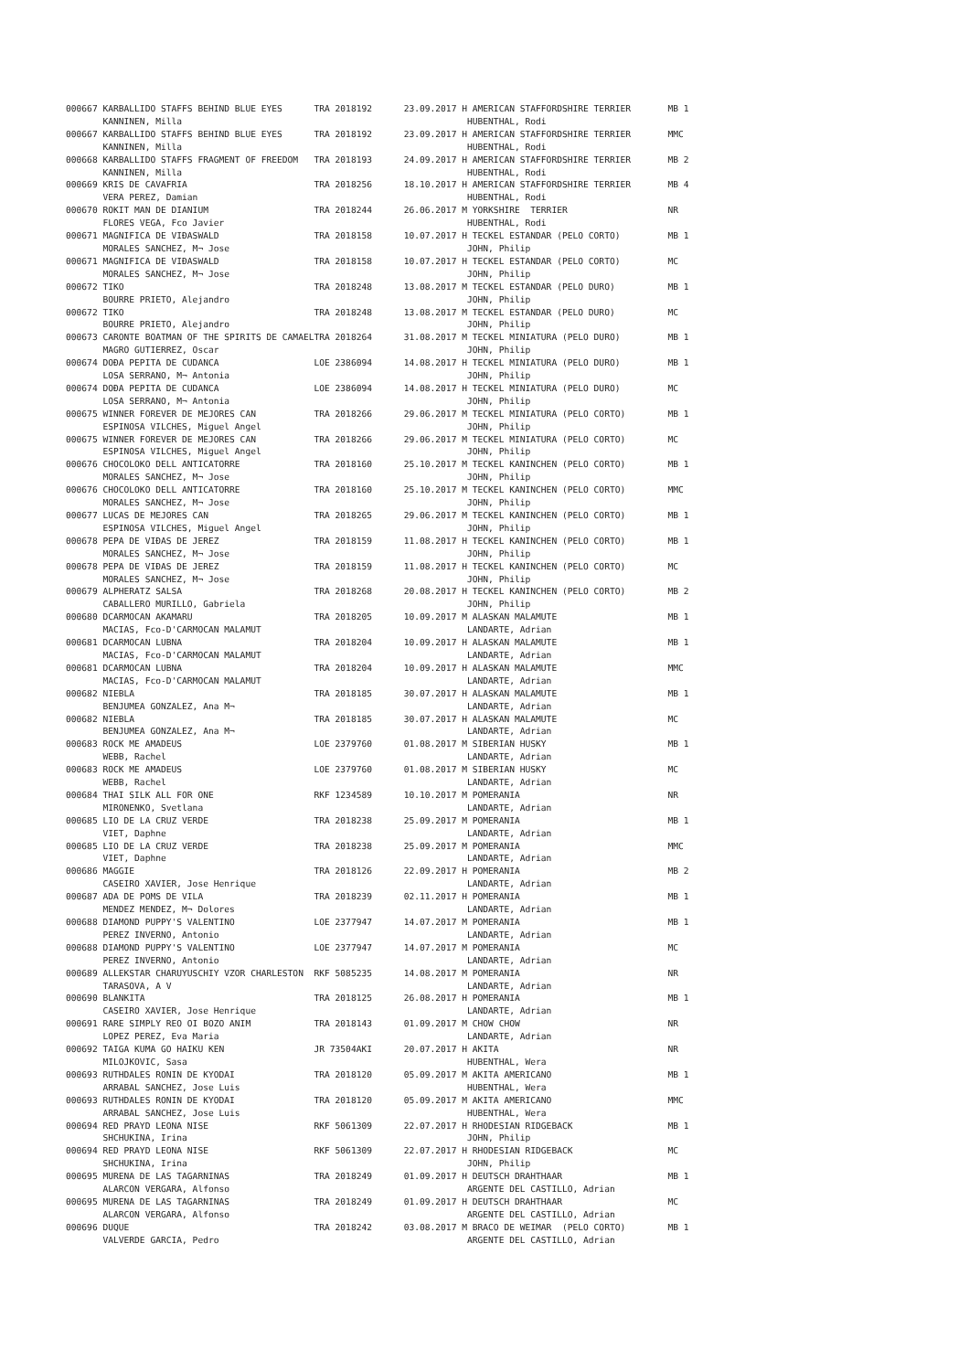| 000667 KARBALLIDO STAFFS BEHIND BLUE EYES TRA 2018192 23.09.2017 H AMERICAN STAFFORDSHIRE TERRIER MB 1 |
| KANNINEN, Milla HUBENTHAL, Rodi |
| 000667 KARBALLIDO STAFFS BEHIND BLUE EYES TRA 2018192 23.09.2017 H AMERICAN STAFFORDSHIRE TERRIER MMC |
| KANNINEN, Milla HUBENTHAL, Rodi |
| 000668 KARBALLIDO STAFFS FRAGMENT OF FREEDOM TRA 2018193 24.09.2017 H AMERICAN STAFFORDSHIRE TERRIER MB 2 |
| KANNINEN, Milla HUBENTHAL, Rodi |
| 000669 KRIS DE CAVAFRIA TRA 2018256 18.10.2017 H AMERICAN STAFFORDSHIRE TERRIER MB 4 |
| VERA PEREZ, Damian HUBENTHAL, Rodi |
| 000670 ROKIT MAN DE DIANIUM TRA 2018244 26.06.2017 M YORKSHIRE TERRIER NR |
| FLORES VEGA, Fco Javier HUBENTHAL, Rodi |
| 000671 MAGNIFICA DE VIĐASWALD TRA 2018158 10.07.2017 H TECKEL ESTANDAR (PELO CORTO) MB 1 |
| MORALES SANCHEZ, M¬ Jose JOHN, Philip |
| 000671 MAGNIFICA DE VIĐASWALD TRA 2018158 10.07.2017 H TECKEL ESTANDAR (PELO CORTO) MC |
| MORALES SANCHEZ, M¬ Jose JOHN, Philip |
| 000672 TIKO TRA 2018248 13.08.2017 M TECKEL ESTANDAR (PELO DURO) MB 1 |
| BOURRE PRIETO, Alejandro JOHN, Philip |
| 000672 TIKO TRA 2018248 13.08.2017 M TECKEL ESTANDAR (PELO DURO) MC |
| BOURRE PRIETO, Alejandro JOHN, Philip |
| 000673 CARONTE BOATMAN OF THE SPIRITS DE CAMAELTRA 2018264 31.08.2017 M TECKEL MINIATURA (PELO DURO) MB 1 |
| MAGRO GUTIERREZ, Oscar JOHN, Philip |
| 000674 DOĐA PEPITA DE CUDANCA LOE 2386094 14.08.2017 H TECKEL MINIATURA (PELO DURO) MB 1 |
| LOSA SERRANO, M¬ Antonia JOHN, Philip |
| 000674 DOĐA PEPITA DE CUDANCA LOE 2386094 14.08.2017 H TECKEL MINIATURA (PELO DURO) MC |
| LOSA SERRANO, M¬ Antonia JOHN, Philip |
| 000675 WINNER FOREVER DE MEJORES CAN TRA 2018266 29.06.2017 M TECKEL MINIATURA (PELO CORTO) MB 1 |
| ESPINOSA VILCHES, Miguel Angel JOHN, Philip |
| 000675 WINNER FOREVER DE MEJORES CAN TRA 2018266 29.06.2017 M TECKEL MINIATURA (PELO CORTO) MC |
| ESPINOSA VILCHES, Miguel Angel JOHN, Philip |
| 000676 CHOCOLOKO DELL ANTICATORRE TRA 2018160 25.10.2017 M TECKEL KANINCHEN (PELO CORTO) MB 1 |
| MORALES SANCHEZ, M¬ Jose JOHN, Philip |
| 000676 CHOCOLOKO DELL ANTICATORRE TRA 2018160 25.10.2017 M TECKEL KANINCHEN (PELO CORTO) MMC |
| MORALES SANCHEZ, M¬ Jose JOHN, Philip |
| 000677 LUCAS DE MEJORES CAN TRA 2018265 29.06.2017 M TECKEL KANINCHEN (PELO CORTO) MB 1 |
| ESPINOSA VILCHES, Miguel Angel JOHN, Philip |
| 000678 PEPA DE VIĐAS DE JEREZ TRA 2018159 11.08.2017 H TECKEL KANINCHEN (PELO CORTO) MB 1 |
| MORALES SANCHEZ, M¬ Jose JOHN, Philip |
| 000678 PEPA DE VIĐAS DE JEREZ TRA 2018159 11.08.2017 H TECKEL KANINCHEN (PELO CORTO) MC |
| MORALES SANCHEZ, M¬ Jose JOHN, Philip |
| 000679 ALPHERATZ SALSA TRA 2018268 20.08.2017 H TECKEL KANINCHEN (PELO CORTO) MB 2 |
| CABALLERO MURILLO, Gabriela JOHN, Philip |
| 000680 DCARMOCAN AKAMARU TRA 2018205 10.09.2017 M ALASKAN MALAMUTE MB 1 |
| MACIAS, Fco-D'CARMOCAN MALAMUT LANDARTE, Adrian |
| 000681 DCARMOCAN LUBNA TRA 2018204 10.09.2017 H ALASKAN MALAMUTE MB 1 |
| MACIAS, Fco-D'CARMOCAN MALAMUT LANDARTE, Adrian |
| 000681 DCARMOCAN LUBNA TRA 2018204 10.09.2017 H ALASKAN MALAMUTE MMC |
| MACIAS, Fco-D'CARMOCAN MALAMUT LANDARTE, Adrian |
| 000682 NIEBLA TRA 2018185 30.07.2017 H ALASKAN MALAMUTE MB 1 |
| BENJUMEA GONZALEZ, Ana M¬ LANDARTE, Adrian |
| 000682 NIEBLA TRA 2018185 30.07.2017 H ALASKAN MALAMUTE MC |
| BENJUMEA GONZALEZ, Ana M¬ LANDARTE, Adrian |
| 000683 ROCK ME AMADEUS LOE 2379760 01.08.2017 M SIBERIAN HUSKY MB 1 |
| WEBB, Rachel LANDARTE, Adrian |
| 000683 ROCK ME AMADEUS LOE 2379760 01.08.2017 M SIBERIAN HUSKY MC |
| WEBB, Rachel LANDARTE, Adrian |
| 000684 THAI SILK ALL FOR ONE RKF 1234589 10.10.2017 M POMERANIA NR |
| MIRONENKO, Svetlana LANDARTE, Adrian |
| 000685 LIO DE LA CRUZ VERDE TRA 2018238 25.09.2017 M POMERANIA MB 1 |
| VIET, Daphne LANDARTE, Adrian |
| 000685 LIO DE LA CRUZ VERDE TRA 2018238 25.09.2017 M POMERANIA MMC |
| VIET, Daphne LANDARTE, Adrian |
| 000686 MAGGIE TRA 2018126 22.09.2017 H POMERANIA MB 2 |
| CASEIRO XAVIER, Jose Henrique LANDARTE, Adrian |
| 000687 ADA DE POMS DE VILA TRA 2018239 02.11.2017 H POMERANIA MB 1 |
| MENDEZ MENDEZ, M¬ Dolores LANDARTE, Adrian |
| 000688 DIAMOND PUPPY'S VALENTINO LOE 2377947 14.07.2017 M POMERANIA MB 1 |
| PEREZ INVERNO, Antonio LANDARTE, Adrian |
| 000688 DIAMOND PUPPY'S VALENTINO LOE 2377947 14.07.2017 M POMERANIA MC |
| PEREZ INVERNO, Antonio LANDARTE, Adrian |
| 000689 ALLEKSTAR CHARUYUSCHIY VZOR CHARLESTON RKF 5085235 14.08.2017 M POMERANIA NR |
| TARASOVA, A V LANDARTE, Adrian |
| 000690 BLANKITA TRA 2018125 26.08.2017 H POMERANIA MB 1 |
| CASEIRO XAVIER, Jose Henrique LANDARTE, Adrian |
| 000691 RARE SIMPLY REO OI BOZO ANIM TRA 2018143 01.09.2017 M CHOW CHOW NR |
| LOPEZ PEREZ, Eva Maria LANDARTE, Adrian |
| 000692 TAIGA KUMA GO HAIKU KEN JR 73504AKI 20.07.2017 H AKITA NR |
| MILOJKOVIC, Sasa HUBENTHAL, Wera |
| 000693 RUTHDALES RONIN DE KYODAI TRA 2018120 05.09.2017 M AKITA AMERICANO MB 1 |
| ARRABAL SANCHEZ, Jose Luis HUBENTHAL, Wera |
| 000693 RUTHDALES RONIN DE KYODAI TRA 2018120 05.09.2017 M AKITA AMERICANO MMC |
| ARRABAL SANCHEZ, Jose Luis HUBENTHAL, Wera |
| 000694 RED PRAYD LEONA NISE RKF 5061309 22.07.2017 H RHODESIAN RIDGEBACK MB 1 |
| SHCHUKINA, Irina JOHN, Philip |
| 000694 RED PRAYD LEONA NISE RKF 5061309 22.07.2017 H RHODESIAN RIDGEBACK MC |
| SHCHUKINA, Irina JOHN, Philip |
| 000695 MURENA DE LAS TAGARNINAS TRA 2018249 01.09.2017 H DEUTSCH DRAHTHAAR MB 1 |
| ALARCON VERGARA, Alfonso ARGENTE DEL CASTILLO, Adrian |
| 000695 MURENA DE LAS TAGARNINAS TRA 2018249 01.09.2017 H DEUTSCH DRAHTHAAR MC |
| ALARCON VERGARA, Alfonso ARGENTE DEL CASTILLO, Adrian |
| 000696 DUQUE TRA 2018242 03.08.2017 M BRACO DE WEIMAR (PELO CORTO) MB 1 |
| VALVERDE GARCIA, Pedro ARGENTE DEL CASTILLO, Adrian |